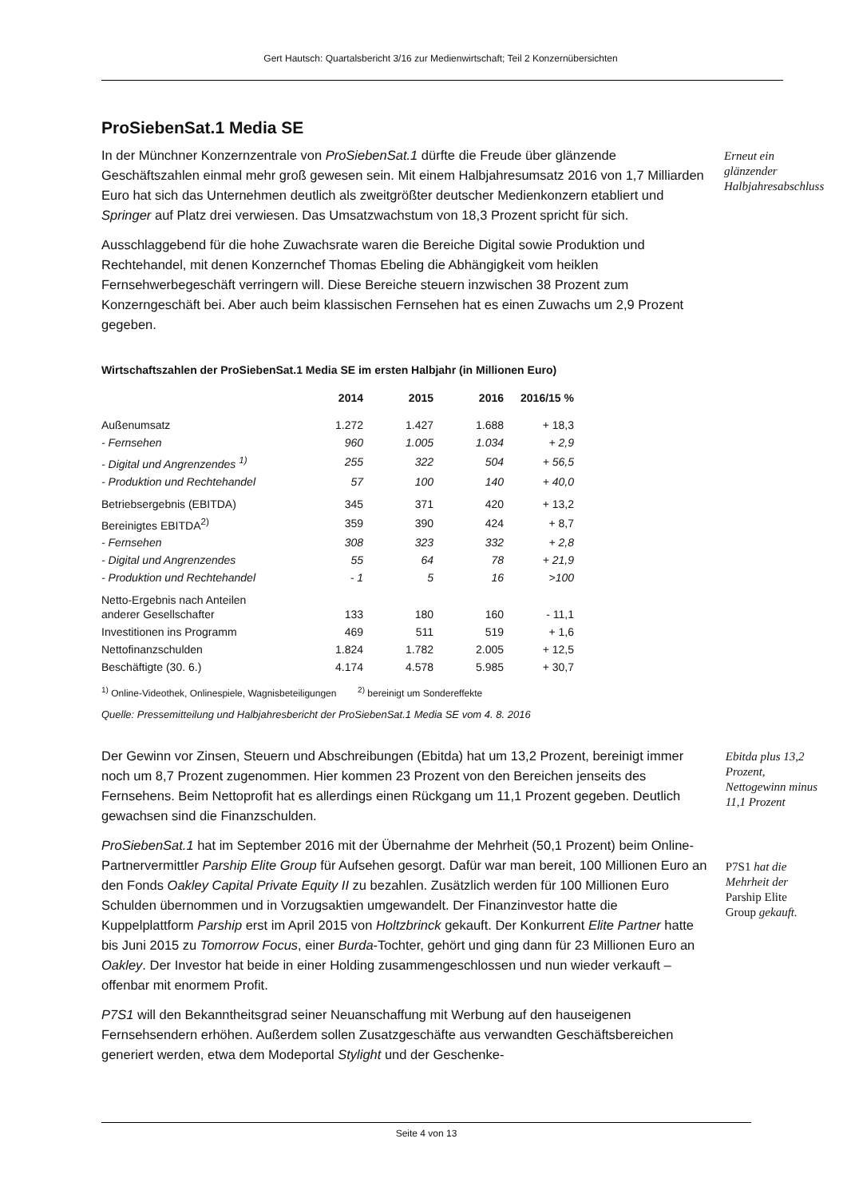Gert Hautsch: Quartalsbericht 3/16 zur Medienwirtschaft; Teil 2 Konzernübersichten
ProSiebenSat.1 Media SE
In der Münchner Konzernzentrale von ProSiebenSat.1 dürfte die Freude über glänzende Geschäftszahlen einmal mehr groß gewesen sein. Mit einem Halbjahresumsatz 2016 von 1,7 Milliarden Euro hat sich das Unternehmen deutlich als zweitgrößter deutscher Medienkonzern etabliert und Springer auf Platz drei verwiesen. Das Umsatzwachstum von 18,3 Prozent spricht für sich.
Erneut ein glänzender Halbjahresabschluss
Ausschlaggebend für die hohe Zuwachsrate waren die Bereiche Digital sowie Produktion und Rechtehandel, mit denen Konzernchef Thomas Ebeling die Abhängigkeit vom heiklen Fernsehwerbegeschäft verringern will. Diese Bereiche steuern inzwischen 38 Prozent zum Konzerngeschäft bei. Aber auch beim klassischen Fernsehen hat es einen Zuwachs um 2,9 Prozent gegeben.
Wirtschaftszahlen der ProSiebenSat.1 Media SE im ersten Halbjahr (in Millionen Euro)
| | 2014 | 2015 | 2016 | 2016/15 % |
| --- | --- | --- | --- | --- |
| Außenumsatz | 1.272 | 1.427 | 1.688 | + 18,3 |
| - Fernsehen | 960 | 1.005 | 1.034 | + 2,9 |
| - Digital und Angrenzendes <sup>1)</sup> | 255 | 322 | 504 | + 56,5 |
| - Produktion und Rechtehandel | 57 | 100 | 140 | + 40,0 |
| Betriebsergebnis (EBITDA) | 345 | 371 | 420 | + 13,2 |
| Bereinigtes EBITDA<sup>2)</sup> | 359 | 390 | 424 | + 8,7 |
| - Fernsehen | 308 | 323 | 332 | + 2,8 |
| - Digital und Angrenzendes | 55 | 64 | 78 | + 21,9 |
| - Produktion und Rechtehandel | - 1 | 5 | 16 | >100 |
| Netto-Ergebnis nach Anteilen anderer Gesellschafter | 133 | 180 | 160 | - 11,1 |
| Investitionen ins Programm | 469 | 511 | 519 | + 1,6 |
| Nettofinanzschulden | 1.824 | 1.782 | 2.005 | + 12,5 |
| Beschäftigte (30. 6.) | 4.174 | 4.578 | 5.985 | + 30,7 |
<sup>1)</sup> Online-Videothek, Onlinespiele, Wagnisbeteiligungen <sup>2)</sup> bereinigt um Sondereffekte
Quelle: Pressemitteilung und Halbjahresbericht der ProSiebenSat.1 Media SE vom 4. 8. 2016
Der Gewinn vor Zinsen, Steuern und Abschreibungen (Ebitda) hat um 13,2 Prozent, bereinigt immer noch um 8,7 Prozent zugenommen. Hier kommen 23 Prozent von den Bereichen jenseits des Fernsehens. Beim Nettoprofit hat es allerdings einen Rückgang um 11,1 Prozent gegeben. Deutlich gewachsen sind die Finanzschulden.
Ebitda plus 13,2 Prozent, Nettogewinn minus 11,1 Prozent
ProSiebenSat.1 hat im September 2016 mit der Übernahme der Mehrheit (50,1 Prozent) beim Online-Partnervermittler Parship Elite Group für Aufsehen gesorgt. Dafür war man bereit, 100 Millionen Euro an den Fonds Oakley Capital Private Equity II zu bezahlen. Zusätzlich werden für 100 Millionen Euro Schulden übernommen und in Vorzugsaktien umgewandelt. Der Finanzinvestor hatte die Kuppelplattform Parship erst im April 2015 von Holtzbrinck gekauft. Der Konkurrent Elite Partner hatte bis Juni 2015 zu Tomorrow Focus, einer Burda-Tochter, gehört und ging dann für 23 Millionen Euro an Oakley. Der Investor hat beide in einer Holding zusammengeschlossen und nun wieder verkauft – offenbar mit enormem Profit.
P7S1 hat die Mehrheit der Parship Elite Group gekauft.
P7S1 will den Bekanntheitsgrad seiner Neuanschaffung mit Werbung auf den hauseigenen Fernsehsendern erhöhen. Außerdem sollen Zusatzgeschäfte aus verwandten Geschäftsbereichen generiert werden, etwa dem Modeportal Stylight und der Geschenke-
Seite 4 von 13